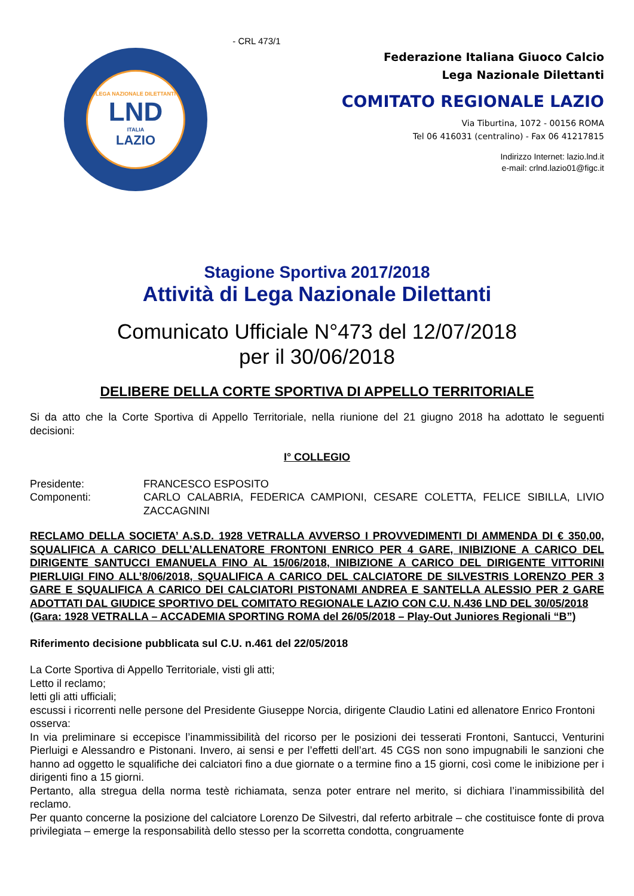LEGA NAZIONALE DILETTANTI
LND
ITALIA
LAZIO
- CRL 473/1
Federazione Italiana Giuoco Calcio
Lega Nazionale Dilettanti
COMITATO REGIONALE LAZIO
Via Tiburtina, 1072 - 00156 ROMA
Tel 06 416031 (centralino) - Fax 06 41217815
Indirizzo Internet: lazio.lnd.it
e-mail: crlnd.lazio01@figc.it
Stagione Sportiva 2017/2018
Attività di Lega Nazionale Dilettanti
Comunicato Ufficiale N°473 del 12/07/2018
per il 30/06/2018
DELIBERE DELLA CORTE SPORTIVA DI APPELLO TERRITORIALE
Si da atto che la Corte Sportiva di Appello Territoriale, nella riunione del 21 giugno 2018 ha adottato le seguenti decisioni:
I° COLLEGIO
Presidente: FRANCESCO ESPOSITO
Componenti: CARLO CALABRIA, FEDERICA CAMPIONI, CESARE COLETTA, FELICE SIBILLA, LIVIO ZACCAGNINI
RECLAMO DELLA SOCIETA’ A.S.D. 1928 VETRALLA AVVERSO I PROVVEDIMENTI DI AMMENDA DI € 350,00, SQUALIFICA A CARICO DELL’ALLENATORE FRONTONI ENRICO PER 4 GARE, INIBIZIONE A CARICO DEL DIRIGENTE SANTUCCI EMANUELA FINO AL 15/06/2018, INIBIZIONE A CARICO DEL DIRIGENTE VITTORINI PIERLUIGI FINO ALL’8/06/2018, SQUALIFICA A CARICO DEL CALCIATORE DE SILVESTRIS LORENZO PER 3 GARE E SQUALIFICA A CARICO DEI CALCIATORI PISTONAMI ANDREA E SANTELLA ALESSIO PER 2 GARE ADOTTATI DAL GIUDICE SPORTIVO DEL COMITATO REGIONALE LAZIO CON C.U. N.436 LND DEL 30/05/2018
(Gara: 1928 VETRALLA – ACCADEMIA SPORTING ROMA del 26/05/2018 – Play-Out Juniores Regionali “B”)
Riferimento decisione pubblicata sul C.U. n.461 del 22/05/2018
La Corte Sportiva di Appello Territoriale, visti gli atti;
Letto il reclamo;
letti gli atti ufficiali;
escussi i ricorrenti nelle persone del Presidente Giuseppe Norcia, dirigente Claudio Latini ed allenatore Enrico Frontoni
osserva:
In via preliminare si eccepisce l’inammissibilità del ricorso per le posizioni dei tesserati Frontoni, Santucci, Venturini Pierluigi e Alessandro e Pistonani. Invero, ai sensi e per l’effetti dell’art. 45 CGS non sono impugnabili le sanzioni che hanno ad oggetto le squalifiche dei calciatori fino a due giornate o a termine fino a 15 giorni, così come le inibizione per i dirigenti fino a 15 giorni.
Pertanto, alla stregua della norma testè richiamata, senza poter entrare nel merito, si dichiara l’inammissibilità del reclamo.
Per quanto concerne la posizione del calciatore Lorenzo De Silvestri, dal referto arbitrale – che costituisce fonte di prova privilegiata – emerge la responsabilità dello stesso per la scorretta condotta, congruamente